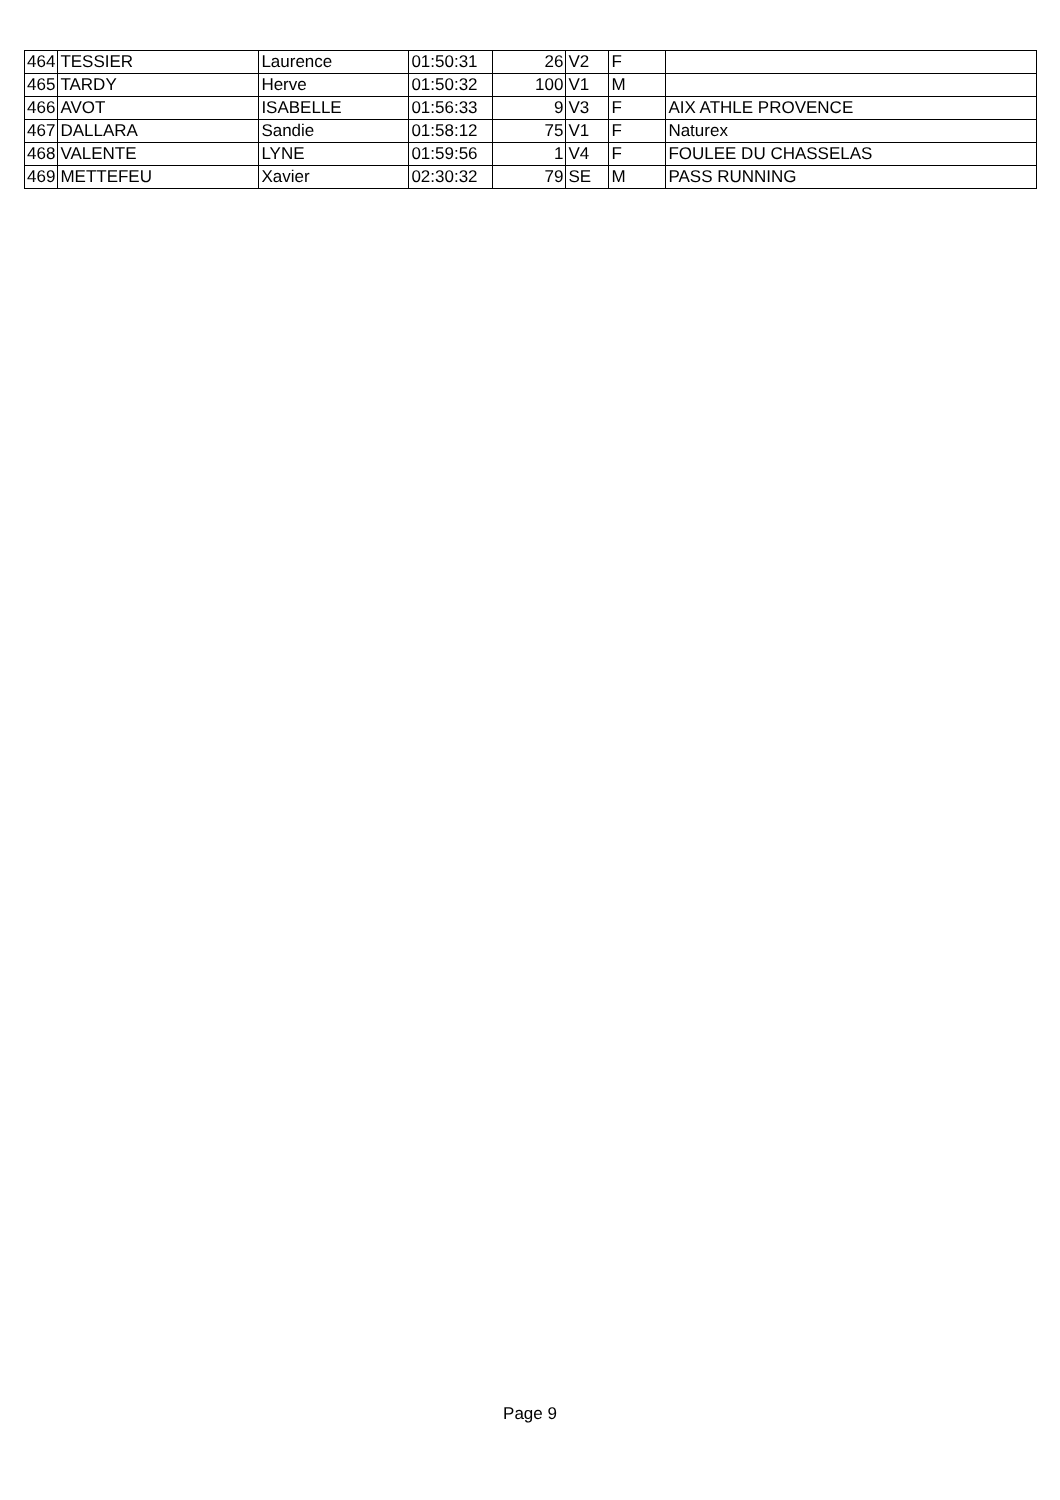| 464 | TESSIER | Laurence | 01:50:31 | 26 | V2 | F | |
| 465 | TARDY | Herve | 01:50:32 | 100 | V1 | M | |
| 466 | AVOT | ISABELLE | 01:56:33 | 9 | V3 | F | AIX ATHLE PROVENCE |
| 467 | DALLARA | Sandie | 01:58:12 | 75 | V1 | F | Naturex |
| 468 | VALENTE | LYNE | 01:59:56 | 1 | V4 | F | FOULEE DU CHASSELAS |
| 469 | METTEFEU | Xavier | 02:30:32 | 79 | SE | M | PASS RUNNING |
Page 9